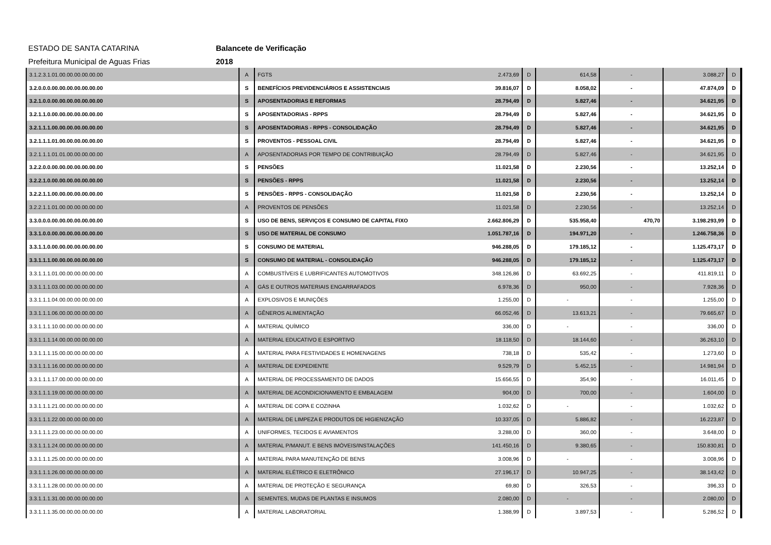ESTADO DE SANTA CATARINA Balancete de Verificação
Prefeitura Municipal de Aguas Frias 2018
| 3.1.2.3.1.01.00.00.00.00.00.00 | A | FGTS | 2.473,69 | D | 614,58 | - | 3.088,27 | D |
| 3.2.0.0.0.00.00.00.00.00.00.00 | S | BENEFÍCIOS PREVIDENCIÁRIOS E ASSISTENCIAIS | 39.816,07 | D | 8.058,02 | - | 47.874,09 | D |
| 3.2.1.0.0.00.00.00.00.00.00.00 | S | APOSENTADORIAS E REFORMAS | 28.794,49 | D | 5.827,46 | - | 34.621,95 | D |
| 3.2.1.1.0.00.00.00.00.00.00.00 | S | APOSENTADORIAS - RPPS | 28.794,49 | D | 5.827,46 | - | 34.621,95 | D |
| 3.2.1.1.1.00.00.00.00.00.00.00 | S | APOSENTADORIAS - RPPS - CONSOLIDAÇÃO | 28.794,49 | D | 5.827,46 | - | 34.621,95 | D |
| 3.2.1.1.1.01.00.00.00.00.00.00 | S | PROVENTOS - PESSOAL CIVIL | 28.794,49 | D | 5.827,46 | - | 34.621,95 | D |
| 3.2.1.1.1.01.01.00.00.00.00.00 | A | APOSENTADORIAS POR TEMPO DE CONTRIBUIÇÃO | 28.794,49 | D | 5.827,46 | - | 34.621,95 | D |
| 3.2.2.0.0.00.00.00.00.00.00.00 | S | PENSÕES | 11.021,58 | D | 2.230,56 | - | 13.252,14 | D |
| 3.2.2.1.0.00.00.00.00.00.00.00 | S | PENSÕES - RPPS | 11.021,58 | D | 2.230,56 | - | 13.252,14 | D |
| 3.2.2.1.1.00.00.00.00.00.00.00 | S | PENSÕES - RPPS - CONSOLIDAÇÃO | 11.021,58 | D | 2.230,56 | - | 13.252,14 | D |
| 3.2.2.1.1.01.00.00.00.00.00.00 | A | PROVENTOS DE PENSÕES | 11.021,58 | D | 2.230,56 | - | 13.252,14 | D |
| 3.3.0.0.0.00.00.00.00.00.00.00 | S | USO DE BENS, SERVIÇOS E CONSUMO DE CAPITAL FIXO | 2.662.806,29 | D | 535.958,40 | 470,70 | 3.198.293,99 | D |
| 3.3.1.0.0.00.00.00.00.00.00.00 | S | USO DE MATERIAL DE CONSUMO | 1.051.787,16 | D | 194.971,20 | - | 1.246.758,36 | D |
| 3.3.1.1.0.00.00.00.00.00.00.00 | S | CONSUMO DE MATERIAL | 946.288,05 | D | 179.185,12 | - | 1.125.473,17 | D |
| 3.3.1.1.1.00.00.00.00.00.00.00 | S | CONSUMO DE MATERIAL - CONSOLIDAÇÃO | 946.288,05 | D | 179.185,12 | - | 1.125.473,17 | D |
| 3.3.1.1.1.01.00.00.00.00.00.00 | A | COMBUSTÍVEIS E LUBRIFICANTES AUTOMOTIVOS | 348.126,86 | D | 63.692,25 | - | 411.819,11 | D |
| 3.3.1.1.1.03.00.00.00.00.00.00 | A | GÁS E OUTROS MATERIAIS ENGARRAFADOS | 6.978,36 | D | 950,00 | - | 7.928,36 | D |
| 3.3.1.1.1.04.00.00.00.00.00.00 | A | EXPLOSIVOS E MUNIÇÕES | 1.255,00 | D | - | - | 1.255,00 | D |
| 3.3.1.1.1.06.00.00.00.00.00.00 | A | GÊNEROS ALIMENTAÇÃO | 66.052,46 | D | 13.613,21 | - | 79.665,67 | D |
| 3.3.1.1.1.10.00.00.00.00.00.00 | A | MATERIAL QUÍMICO | 336,00 | D | - | - | 336,00 | D |
| 3.3.1.1.1.14.00.00.00.00.00.00 | A | MATERIAL EDUCATIVO E ESPORTIVO | 18.118,50 | D | 18.144,60 | - | 36.263,10 | D |
| 3.3.1.1.1.15.00.00.00.00.00.00 | A | MATERIAL PARA FESTIVIDADES E HOMENAGENS | 738,18 | D | 535,42 | - | 1.273,60 | D |
| 3.3.1.1.1.16.00.00.00.00.00.00 | A | MATERIAL DE EXPEDIENTE | 9.529,79 | D | 5.452,15 | - | 14.981,94 | D |
| 3.3.1.1.1.17.00.00.00.00.00.00 | A | MATERIAL DE PROCESSAMENTO DE DADOS | 15.656,55 | D | 354,90 | - | 16.011,45 | D |
| 3.3.1.1.1.19.00.00.00.00.00.00 | A | MATERIAL DE ACONDICIONAMENTO E EMBALAGEM | 904,00 | D | 700,00 | - | 1.604,00 | D |
| 3.3.1.1.1.21.00.00.00.00.00.00 | A | MATERIAL DE COPA E COZINHA | 1.032,62 | D | - | - | 1.032,62 | D |
| 3.3.1.1.1.22.00.00.00.00.00.00 | A | MATERIAL DE LIMPEZA E PRODUTOS DE HIGIENIZAÇÃO | 10.337,05 | D | 5.886,82 | - | 16.223,87 | D |
| 3.3.1.1.1.23.00.00.00.00.00.00 | A | UNIFORMES, TECIDOS E AVIAMENTOS | 3.288,00 | D | 360,00 | - | 3.648,00 | D |
| 3.3.1.1.1.24.00.00.00.00.00.00 | A | MATERIAL P/MANUT. E BENS IMÓVEIS/INSTALAÇÕES | 141.450,16 | D | 9.380,65 | - | 150.830,81 | D |
| 3.3.1.1.1.25.00.00.00.00.00.00 | A | MATERIAL PARA MANUTENÇÃO DE BENS | 3.008,96 | D | - | - | 3.008,96 | D |
| 3.3.1.1.1.26.00.00.00.00.00.00 | A | MATERIAL ELÉTRICO E ELETRÔNICO | 27.196,17 | D | 10.947,25 | - | 38.143,42 | D |
| 3.3.1.1.1.28.00.00.00.00.00.00 | A | MATERIAL DE PROTEÇÃO E SEGURANÇA | 69,80 | D | 326,53 | - | 396,33 | D |
| 3.3.1.1.1.31.00.00.00.00.00.00 | A | SEMENTES, MUDAS DE PLANTAS E INSUMOS | 2.080,00 | D | - | - | 2.080,00 | D |
| 3.3.1.1.1.35.00.00.00.00.00.00 | A | MATERIAL LABORATORIAL | 1.388,99 | D | 3.897,53 | - | 5.286,52 | D |